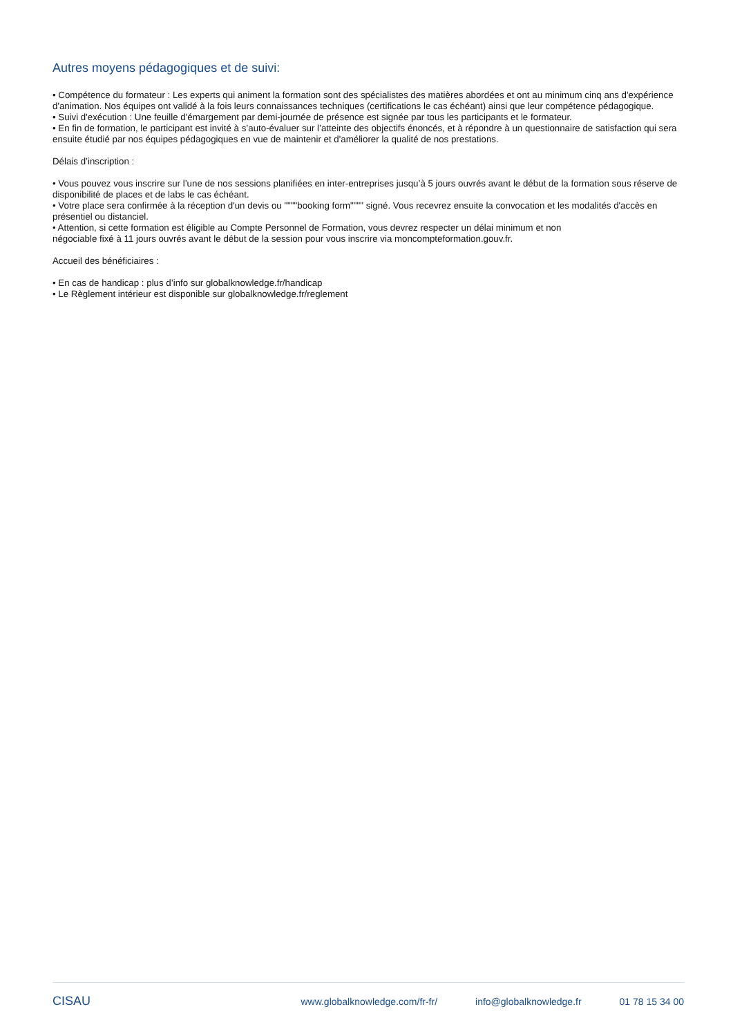Autres moyens pédagogiques et de suivi:
• Compétence du formateur : Les experts qui animent la formation sont des spécialistes des matières abordées et ont au minimum cinq ans d'expérience d'animation. Nos équipes ont validé à la fois leurs connaissances techniques (certifications le cas échéant) ainsi que leur compétence pédagogique.
• Suivi d'exécution : Une feuille d'émargement par demi-journée de présence est signée par tous les participants et le formateur.
• En fin de formation, le participant est invité à s’auto-évaluer sur l’atteinte des objectifs énoncés, et à répondre à un questionnaire de satisfaction qui sera ensuite étudié par nos équipes pédagogiques en vue de maintenir et d'améliorer la qualité de nos prestations.
Délais d’inscription :
• Vous pouvez vous inscrire sur l’une de nos sessions planifiées en inter-entreprises jusqu’à 5 jours ouvrés avant le début de la formation sous réserve de disponibilité de places et de labs le cas échéant.
• Votre place sera confirmée à la réception d'un devis ou """"booking form"""" signé. Vous recevrez ensuite la convocation et les modalités d'accès en présentiel ou distanciel.
• Attention, si cette formation est éligible au Compte Personnel de Formation, vous devrez respecter un délai minimum et non
négociable fixé à 11 jours ouvrés avant le début de la session pour vous inscrire via moncompteformation.gouv.fr.
Accueil des bénéficiaires :
• En cas de handicap : plus d’info sur globalknowledge.fr/handicap
• Le Règlement intérieur est disponible sur globalknowledge.fr/reglement
CISAU
www.globalknowledge.com/fr-fr/ info@globalknowledge.fr 01 78 15 34 00